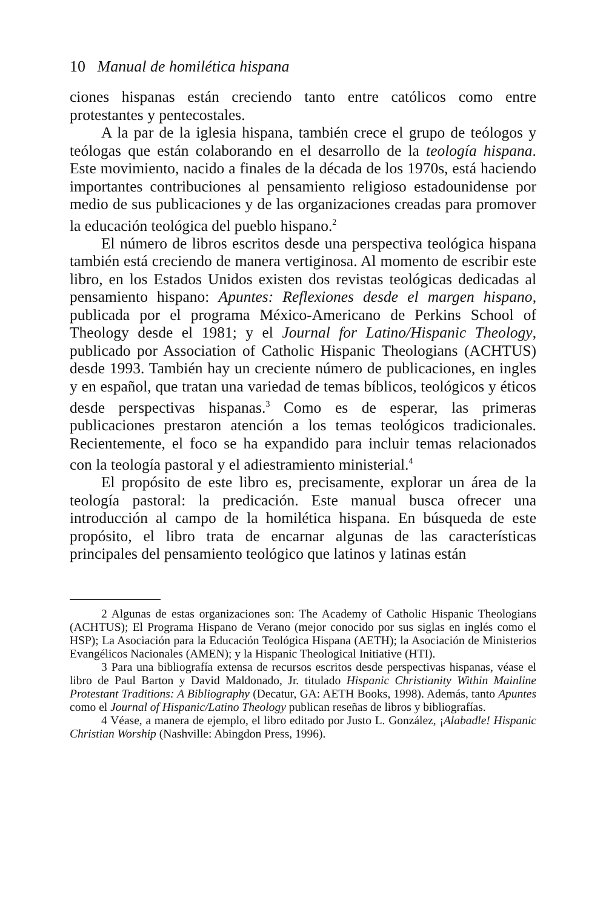10 Manual de homilética hispana
ciones hispanas están creciendo tanto entre católicos como entre protestantes y pentecostales.
A la par de la iglesia hispana, también crece el grupo de teólogos y teólogas que están colaborando en el desarrollo de la teología hispana. Este movimiento, nacido a finales de la década de los 1970s, está haciendo importantes contribuciones al pensamiento religioso estadounidense por medio de sus publicaciones y de las organizaciones creadas para promover la educación teológica del pueblo hispano.<sup>2</sup>
El número de libros escritos desde una perspectiva teológica hispana también está creciendo de manera vertiginosa. Al momento de escribir este libro, en los Estados Unidos existen dos revistas teológicas dedicadas al pensamiento hispano: Apuntes: Reflexiones desde el margen hispano, publicada por el programa México-Americano de Perkins School of Theology desde el 1981; y el Journal for Latino/Hispanic Theology, publicado por Association of Catholic Hispanic Theologians (ACHTUS) desde 1993. También hay un creciente número de publicaciones, en ingles y en español, que tratan una variedad de temas bíblicos, teológicos y éticos desde perspectivas hispanas.<sup>3</sup> Como es de esperar, las primeras publicaciones prestaron atención a los temas teológicos tradicionales. Recientemente, el foco se ha expandido para incluir temas relacionados con la teología pastoral y el adiestramiento ministerial.<sup>4</sup>
El propósito de este libro es, precisamente, explorar un área de la teología pastoral: la predicación. Este manual busca ofrecer una introducción al campo de la homilética hispana. En búsqueda de este propósito, el libro trata de encarnar algunas de las características principales del pensamiento teológico que latinos y latinas están
2 Algunas de estas organizaciones son: The Academy of Catholic Hispanic Theologians (ACHTUS); El Programa Hispano de Verano (mejor conocido por sus siglas en inglés como el HSP); La Asociación para la Educación Teológica Hispana (AETH); la Asociación de Ministerios Evangélicos Nacionales (AMEN); y la Hispanic Theological Initiative (HTI).
3 Para una bibliografía extensa de recursos escritos desde perspectivas hispanas, véase el libro de Paul Barton y David Maldonado, Jr. titulado Hispanic Christianity Within Mainline Protestant Traditions: A Bibliography (Decatur, GA: AETH Books, 1998). Además, tanto Apuntes como el Journal of Hispanic/Latino Theology publican reseñas de libros y bibliografías.
4 Véase, a manera de ejemplo, el libro editado por Justo L. González, ¡Alabadle! Hispanic Christian Worship (Nashville: Abingdon Press, 1996).